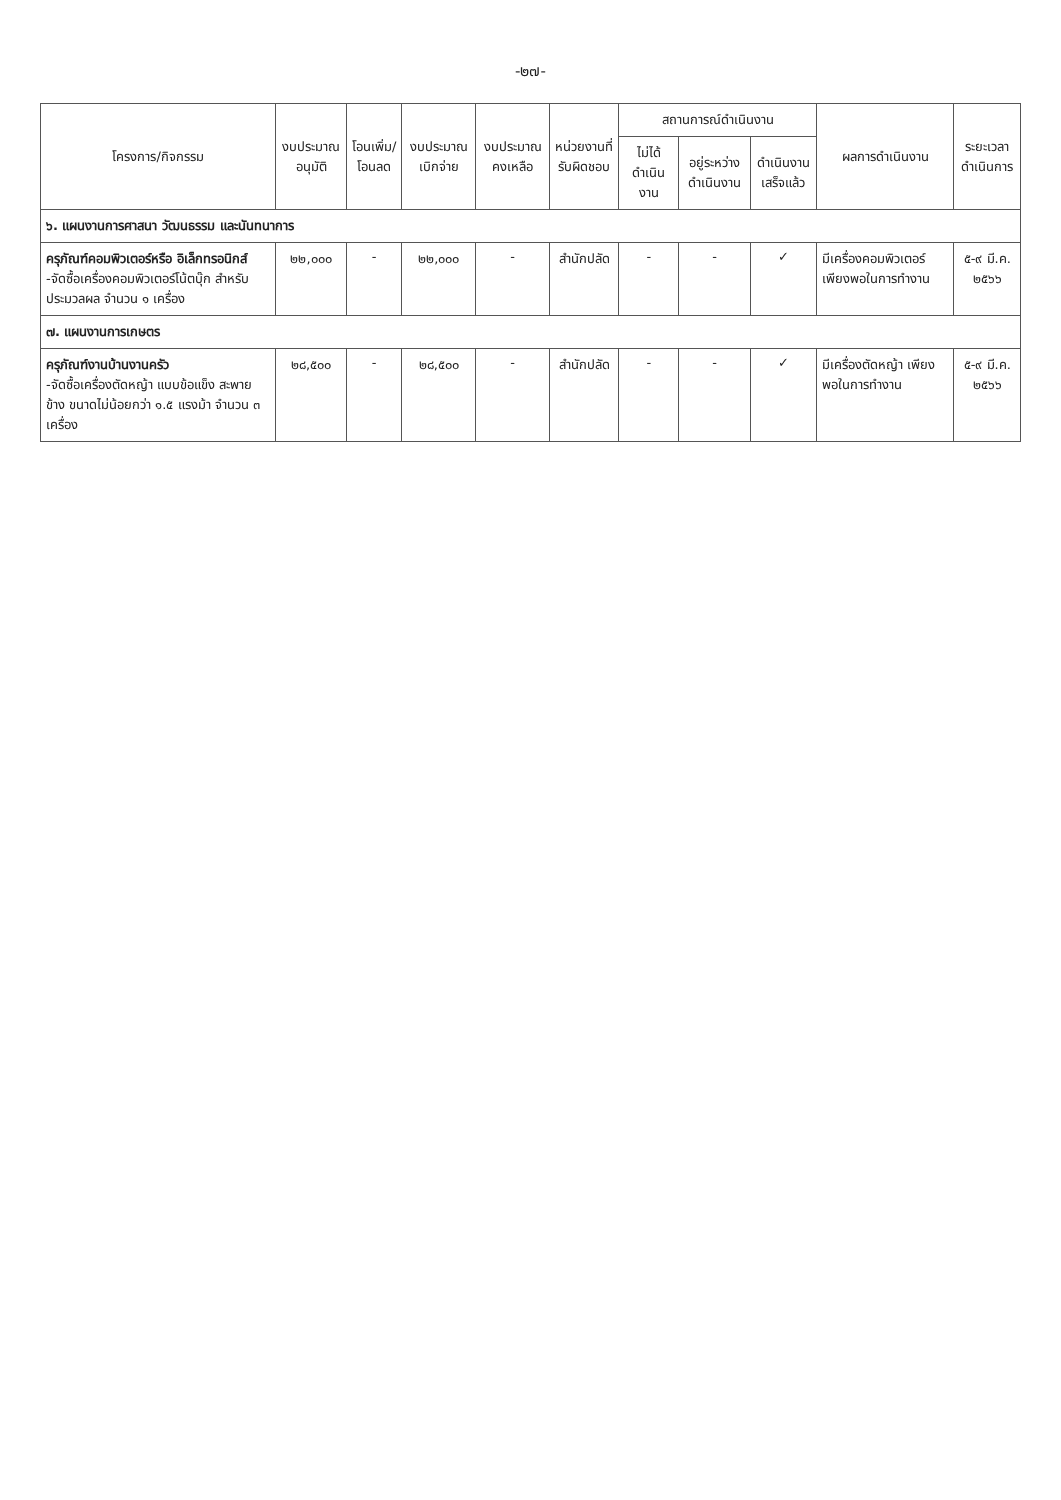-๒๗-
| โครงการ/กิจกรรม | งบประมาณ อนุมัติ | โอนเพิ่ม/ โอนลด | งบประมาณ เบิกจ่าย | งบประมาณ คงเหลือ | หน่วยงานที่ รับผิดชอบ | สถานการณ์ดำเนินงาน | | | ผลการดำเนินงาน | ระยะเวลา ดำเนินการ |
| --- | --- | --- | --- | --- | --- | --- | --- | --- | --- | --- |
| | | | | | | ไม่ได้ ดำเนินงาน | อยู่ระหว่าง ดำเนินงาน | ดำเนินงาน เสร็จแล้ว | | |
| ๖. แผนงานการศาสนา วัฒนธรรม และนันทนาการ | | | | | | | | | | |
| ครุภัณฑ์คอมพิวเตอร์หรือ อิเล็กทรอนิกส์ -จัดซื้อเครื่องคอมพิวเตอร์โน้ตบุ๊ก สำหรับประมวลผล จำนวน ๑ เครื่อง | ๒๒,๐๐๐ | - | ๒๒,๐๐๐ | - | สำนักปลัด | - | - | ✓ | มีเครื่องคอมพิวเตอร์ เพียงพอในการทำงาน | ๕-๙ มี.ค. ๒๕๖๖ |
| ๗. แผนงานการเกษตร | | | | | | | | | | |
| ครุภัณฑ์งานบ้านงานครัว -จัดซื้อเครื่องตัดหญ้า แบบข้อแข็ง สะพายข้าง ขนาดไม่น้อยกว่า ๑.๕ แรงม้า จำนวน ๓ เครื่อง | ๒๘,๕๐๐ | - | ๒๘,๕๐๐ | - | สำนักปลัด | - | - | ✓ | มีเครื่องตัดหญ้า เพียงพอในการทำงาน | ๕-๙ มี.ค. ๒๕๖๖ |